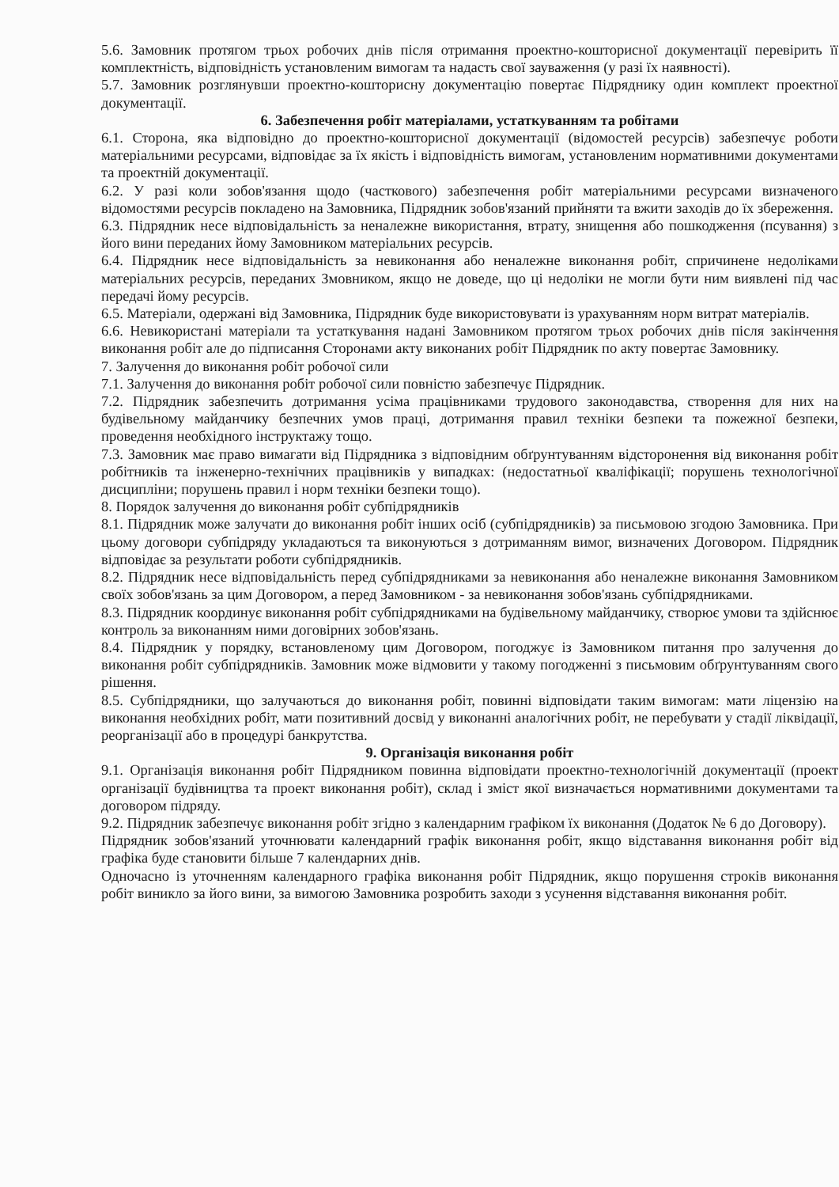5.6. Замовник протягом трьох робочих днів після отримання проектно-кошторисної документації перевірить її комплектність, відповідність установленим вимогам та надасть свої зауваження (у разі їх наявності).
5.7. Замовник розглянувши проектно-кошторисну документацію повертає Підряднику один комплект проектної документації.
6. Забезпечення робіт матеріалами, устаткуванням та робітами
6.1. Сторона, яка відповідно до проектно-кошторисної документації (відомостей ресурсів) забезпечує роботи матеріальними ресурсами, відповідає за їх якість і відповідність вимогам, установленим нормативними документами та проектній документації.
6.2. У разі коли зобов'язання щодо (часткового) забезпечення робіт матеріальними ресурсами визначеного відомостями ресурсів покладено на Замовника, Підрядник зобов'язаний прийняти та вжити заходів до їх збереження.
6.3. Підрядник несе відповідальність за неналежне використання, втрату, знищення або пошкодження (псування) з його вини переданих йому Замовником матеріальних ресурсів.
6.4. Підрядник несе відповідальність за невиконання або неналежне виконання робіт, спричинене недоліками матеріальних ресурсів, переданих Змовником, якщо не доведе, що ці недоліки не могли бути ним виявлені під час передачі йому ресурсів.
6.5. Матеріали, одержані від Замовника, Підрядник буде використовувати із урахуванням норм витрат матеріалів.
6.6. Невикористані матеріали та устаткування надані Замовником протягом трьох робочих днів після закінчення виконання робіт але до підписання Сторонами акту виконаних робіт Підрядник по акту повертає Замовнику.
7. Залучення до виконання робіт робочої сили
7.1. Залучення до виконання робіт робочої сили повністю забезпечує Підрядник.
7.2. Підрядник забезпечить дотримання усіма працівниками трудового законодавства, створення для них на будівельному майданчику безпечних умов праці, дотримання правил техніки безпеки та пожежної безпеки, проведення необхідного інструктажу тощо.
7.3. Замовник має право вимагати від Підрядника з відповідним обґрунтуванням відсторонення від виконання робіт робітників та інженерно-технічних працівників у випадках: (недостатньої кваліфікації; порушень технологічної дисципліни; порушень правил і норм техніки безпеки тощо).
8. Порядок залучення до виконання робіт субпідрядників
8.1. Підрядник може залучати до виконання робіт інших осіб (субпідрядників) за письмовою згодою Замовника. При цьому договори субпідряду укладаються та виконуються з дотриманням вимог, визначених Договором. Підрядник відповідає за результати роботи субпідрядників.
8.2. Підрядник несе відповідальність перед субпідрядниками за невиконання або неналежне виконання Замовником своїх зобов'язань за цим Договором, а перед Замовником - за невиконання зобов'язань субпідрядниками.
8.3. Підрядник координує виконання робіт субпідрядниками на будівельному майданчику, створює умови та здійснює контроль за виконанням ними договірних зобов'язань.
8.4. Підрядник у порядку, встановленому цим Договором, погоджує із Замовником питання про залучення до виконання робіт субпідрядників. Замовник може відмовити у такому погодженні з письмовим обґрунтуванням свого рішення.
8.5. Субпідрядники, що залучаються до виконання робіт, повинні відповідати таким вимогам: мати ліцензію на виконання необхідних робіт, мати позитивний досвід у виконанні аналогічних робіт, не перебувати у стадії ліквідації, реорганізації або в процедурі банкрутства.
9. Організація виконання робіт
9.1. Організація виконання робіт Підрядником повинна відповідати проектно-технологічній документації (проект організації будівництва та проект виконання робіт), склад і зміст якої визначається нормативними документами та договором підряду.
9.2. Підрядник забезпечує виконання робіт згідно з календарним графіком їх виконання (Додаток № 6 до Договору).
Підрядник зобов'язаний уточнювати календарний графік виконання робіт, якщо відставання виконання робіт від графіка буде становити більше 7 календарних днів.
Одночасно із уточненням календарного графіка виконання робіт Підрядник, якщо порушення строків виконання робіт виникло за його вини, за вимогою Замовника розробить заходи з усунення відставання виконання робіт.